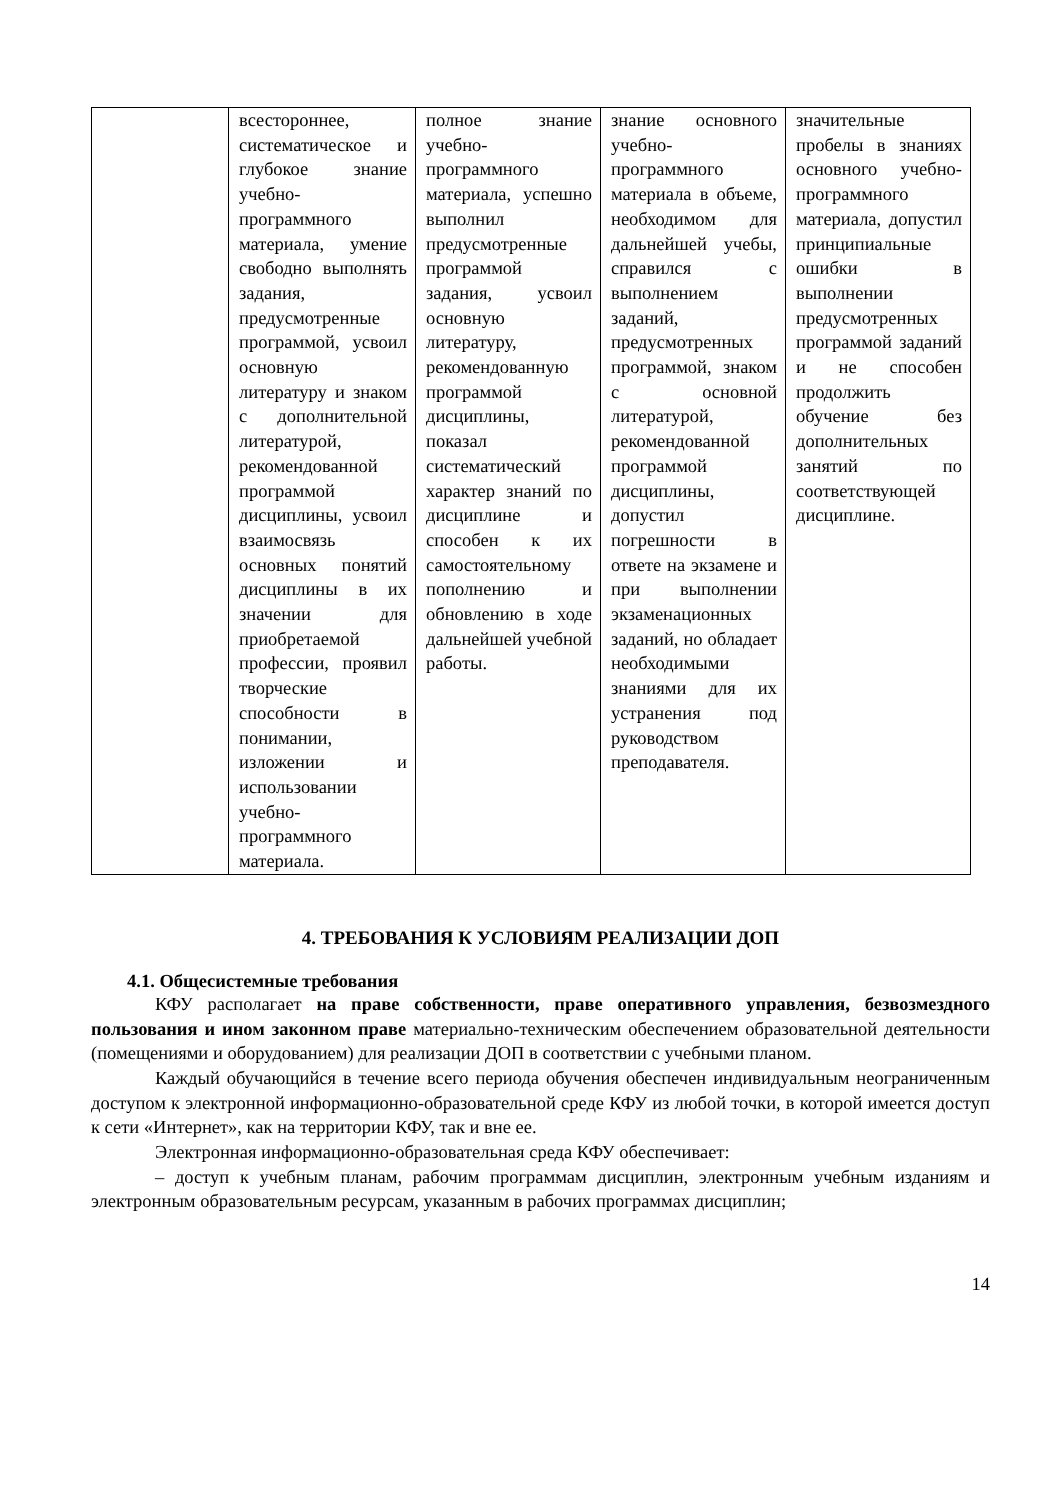| | всестороннее, систематическое и глубокое знание учебно-программного материала, умение свободно выполнять задания, предусмотренные программой, усвоил основную литературу и знаком с дополнительной литературой, рекомендованной программой дисциплины, усвоил взаимосвязь основных понятий дисциплины в их значении для приобретаемой профессии, проявил творческие способности в понимании, изложении и использовании учебно-программного материала. | полное знание учебно-программного материала, успешно выполнил предусмотренные программой задания, усвоил основную литературу, рекомендованную программой дисциплины, показал систематический характер знаний по дисциплине и способен к их самостоятельному пополнению и обновлению в ходе дальнейшей учебной работы. | знание основного учебно-программного материала в объеме, необходимом для дальнейшей учебы, справился с выполнением заданий, предусмотренных программой, знаком с основной литературой, рекомендованной программой дисциплины, допустил погрешности в ответе на экзамене и при выполнении экзаменационных заданий, но обладает необходимыми знаниями для их устранения под руководством преподавателя. | значительные пробелы в знаниях основного учебно-программного материала, допустил принципиальные ошибки в выполнении предусмотренных программой заданий и не способен продолжить обучение без дополнительных занятий по соответствующей дисциплине. |
4. ТРЕБОВАНИЯ К УСЛОВИЯМ РЕАЛИЗАЦИИ ДОП
4.1. Общесистемные требования
КФУ располагает на праве собственности, праве оперативного управления, безвозмездного пользования и ином законном праве материально-техническим обеспечением образовательной деятельности (помещениями и оборудованием) для реализации ДОП в соответствии с учебными планом.
Каждый обучающийся в течение всего периода обучения обеспечен индивидуальным неограниченным доступом к электронной информационно-образовательной среде КФУ из любой точки, в которой имеется доступ к сети «Интернет», как на территории КФУ, так и вне ее.
Электронная информационно-образовательная среда КФУ обеспечивает:
– доступ к учебным планам, рабочим программам дисциплин, электронным учебным изданиям и электронным образовательным ресурсам, указанным в рабочих программах дисциплин;
14